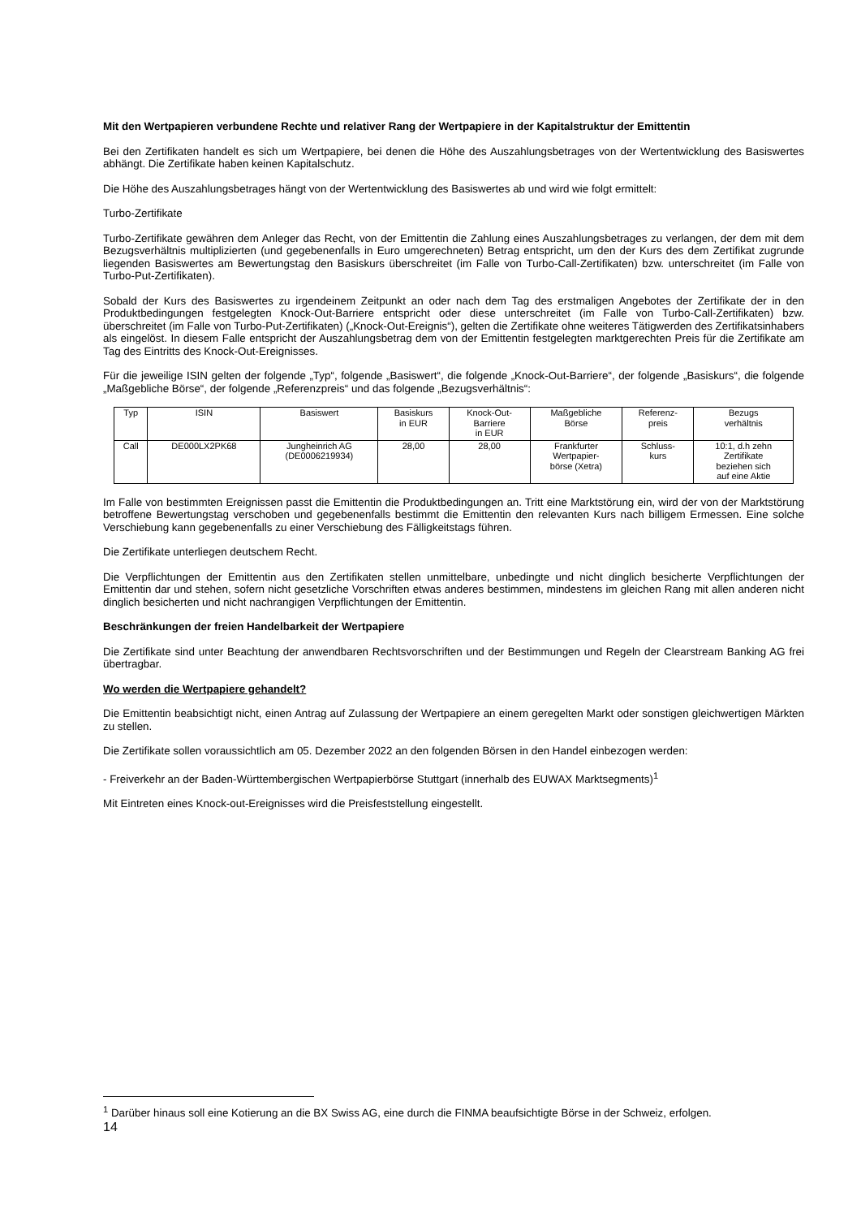Mit den Wertpapieren verbundene Rechte und relativer Rang der Wertpapiere in der Kapitalstruktur der Emittentin
Bei den Zertifikaten handelt es sich um Wertpapiere, bei denen die Höhe des Auszahlungsbetrages von der Wertentwicklung des Basiswertes abhängt. Die Zertifikate haben keinen Kapitalschutz.
Die Höhe des Auszahlungsbetrages hängt von der Wertentwicklung des Basiswertes ab und wird wie folgt ermittelt:
Turbo-Zertifikate
Turbo-Zertifikate gewähren dem Anleger das Recht, von der Emittentin die Zahlung eines Auszahlungsbetrages zu verlangen, der dem mit dem Bezugsverhältnis multiplizierten (und gegebenenfalls in Euro umgerechneten) Betrag entspricht, um den der Kurs des dem Zertifikat zugrunde liegenden Basiswertes am Bewertungstag den Basiskurs überschreitet (im Falle von Turbo-Call-Zertifikaten) bzw. unterschreitet (im Falle von Turbo-Put-Zertifikaten).
Sobald der Kurs des Basiswertes zu irgendeinem Zeitpunkt an oder nach dem Tag des erstmaligen Angebotes der Zertifikate der in den Produktbedingungen festgelegten Knock-Out-Barriere entspricht oder diese unterschreitet (im Falle von Turbo-Call-Zertifikaten) bzw. überschreitet (im Falle von Turbo-Put-Zertifikaten) („Knock-Out-Ereignis“), gelten die Zertifikate ohne weiteres Tätigwerden des Zertifikatsinhabers als eingelöst. In diesem Falle entspricht der Auszahlungsbetrag dem von der Emittentin festgelegten marktgerechten Preis für die Zertifikate am Tag des Eintritts des Knock-Out-Ereignisses.
Für die jeweilige ISIN gelten der folgende „Typ“, folgende „Basiswert“, die folgende „Knock-Out-Barriere“, der folgende „Basiskurs“, die folgende „Maßgebliche Börse“, der folgende „Referenzpreis“ und das folgende „Bezugsverhältnis“:
| Typ | ISIN | Basiswert | Basiskurs in EUR | Knock-Out- Barriere in EUR | Maßgebliche Börse | Referenz- preis | Bezugs verhältnis |
| Call | DE000LX2PK68 | Jungheinrich AG (DE0006219934) | 28,00 | 28,00 | Frankfurter Wertpapier- börse (Xetra) | Schluss- kurs | 10:1, d.h zehn Zertifikate beziehen sich auf eine Aktie |
Im Falle von bestimmten Ereignissen passt die Emittentin die Produktbedingungen an. Tritt eine Marktstörung ein, wird der von der Marktstörung betroffene Bewertungstag verschoben und gegebenenfalls bestimmt die Emittentin den relevanten Kurs nach billigem Ermessen. Eine solche Verschiebung kann gegebenenfalls zu einer Verschiebung des Fälligkeitstags führen.
Die Zertifikate unterliegen deutschem Recht.
Die Verpflichtungen der Emittentin aus den Zertifikaten stellen unmittelbare, unbedingte und nicht dinglich besicherte Verpflichtungen der Emittentin dar und stehen, sofern nicht gesetzliche Vorschriften etwas anderes bestimmen, mindestens im gleichen Rang mit allen anderen nicht dinglich besicherten und nicht nachrangigen Verpflichtungen der Emittentin.
Beschränkungen der freien Handelbarkeit der Wertpapiere
Die Zertifikate sind unter Beachtung der anwendbaren Rechtsvorschriften und der Bestimmungen und Regeln der Clearstream Banking AG frei übertragbar.
Wo werden die Wertpapiere gehandelt?
Die Emittentin beabsichtigt nicht, einen Antrag auf Zulassung der Wertpapiere an einem geregelten Markt oder sonstigen gleichwertigen Märkten zu stellen.
Die Zertifikate sollen voraussichtlich am 05. Dezember 2022 an den folgenden Börsen in den Handel einbezogen werden:
- Freiverkehr an der Baden-Württembergischen Wertpapierbörse Stuttgart (innerhalb des EUWAX Marktsegments)<sup>1</sup>
Mit Eintreten eines Knock-out-Ereignisses wird die Preisfeststellung eingestellt.
<sup>1</sup> Darüber hinaus soll eine Kotierung an die BX Swiss AG, eine durch die FINMA beaufsichtigte Börse in der Schweiz, erfolgen.
14